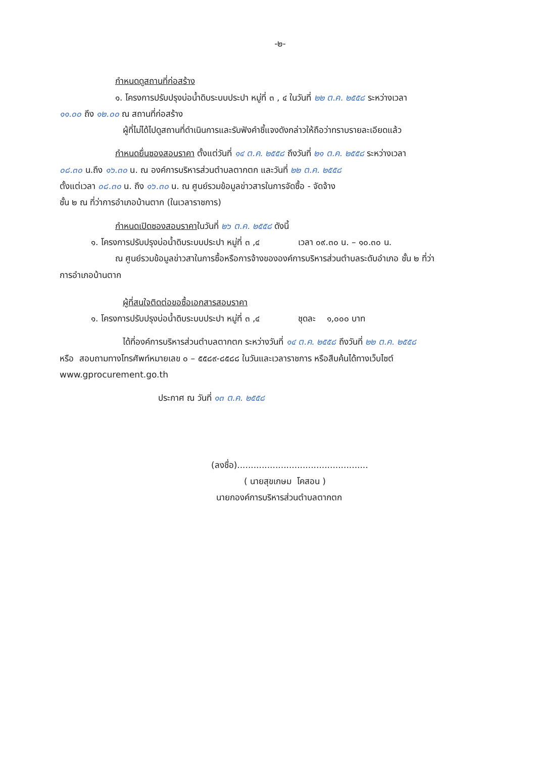-๒-
กำหนดดูสถานที่ก่อสร้าง
๑. โครงการปรับปรุงบ่อน้ำดิบระบบประปา หมู่ที่ ๓ , ๔ ในวันที่ ๒๒ ต.ค. ๒๕๕๘ ระหว่างเวลา
๑๑.๐๐ ถึง ๑๒.๐๐ ณ สถานที่ก่อสร้าง
ผู้ที่ไม่ได้ไปดูสถานที่ดำเนินการและรับฟังคำชี้แจงดังกล่าวให้ถือว่าทราบรายละเอียดแล้ว
กำหนดยื่นซองสอบราคา ตั้งแต่วันที่ ๑๔ ต.ค. ๒๕๕๘ ถึงวันที่ ๒๑ ต.ค. ๒๕๕๘ ระหว่างเวลา
๐๘.๓๐ น.ถึง ๑๖.๓๐ น. ณ องค์การบริหารส่วนตำบลตากตก และวันที่ ๒๒ ต.ค. ๒๕๕๘
ตั้งแต่เวลา ๐๘.๓๐ น. ถึง ๑๖.๓๐ น. ณ ศูนย์รวมข้อมูลข่าวสารในการจัดซื้อ - จัดจ้าง
ชั้น ๒ ณ ที่ว่าการอำเภอบ้านตาก (ในเวลาราชการ)
กำหนดเปิดซองสอบราคาในวันที่ ๒๖ ต.ค. ๒๕๕๘ ดังนี้
๑. โครงการปรับปรุงบ่อน้ำดิบระบบประปา หมู่ที่ ๓ ,๔ เวลา ๐๙.๓๐ น. – ๑๐.๓๐ น.
ณ ศูนย์รวมข้อมูลข่าวสาในการซื้อหรือการจ้างขององค์การบริหารส่วนตำบลระดับอำเภอ ชั้น ๒ ที่ว่า
การอำเภอบ้านตาก
ผู้ที่สนใจติดต่อขอซื้อเอกสารสอบราคา
๑. โครงการปรับปรุงบ่อน้ำดิบระบบประปา หมู่ที่ ๓ ,๔ ชุดละ ๑,๐๐๐ บาท
ได้ที่องค์การบริหารส่วนตำบลตากตก ระหว่างวันที่ ๑๔ ต.ค. ๒๕๕๘ ถึงวันที่ ๒๒ ต.ค. ๒๕๕๘
หรือ สอบถามทางโทรศัพท์หมายเลข ๐ – ๕๕๘๙-๘๕๘๘ ในวันและเวลาราชการ หรือสืบค้นได้ทางเว็บไซต์
www.gprocurement.go.th
ประกาศ ณ วันที่ ๑๓ ต.ค. ๒๕๕๘
(ลงชื่อ)................................................
( นายสุขเกษม โคสอน )
นายกองค์การบริหารส่วนตำบลตากตก